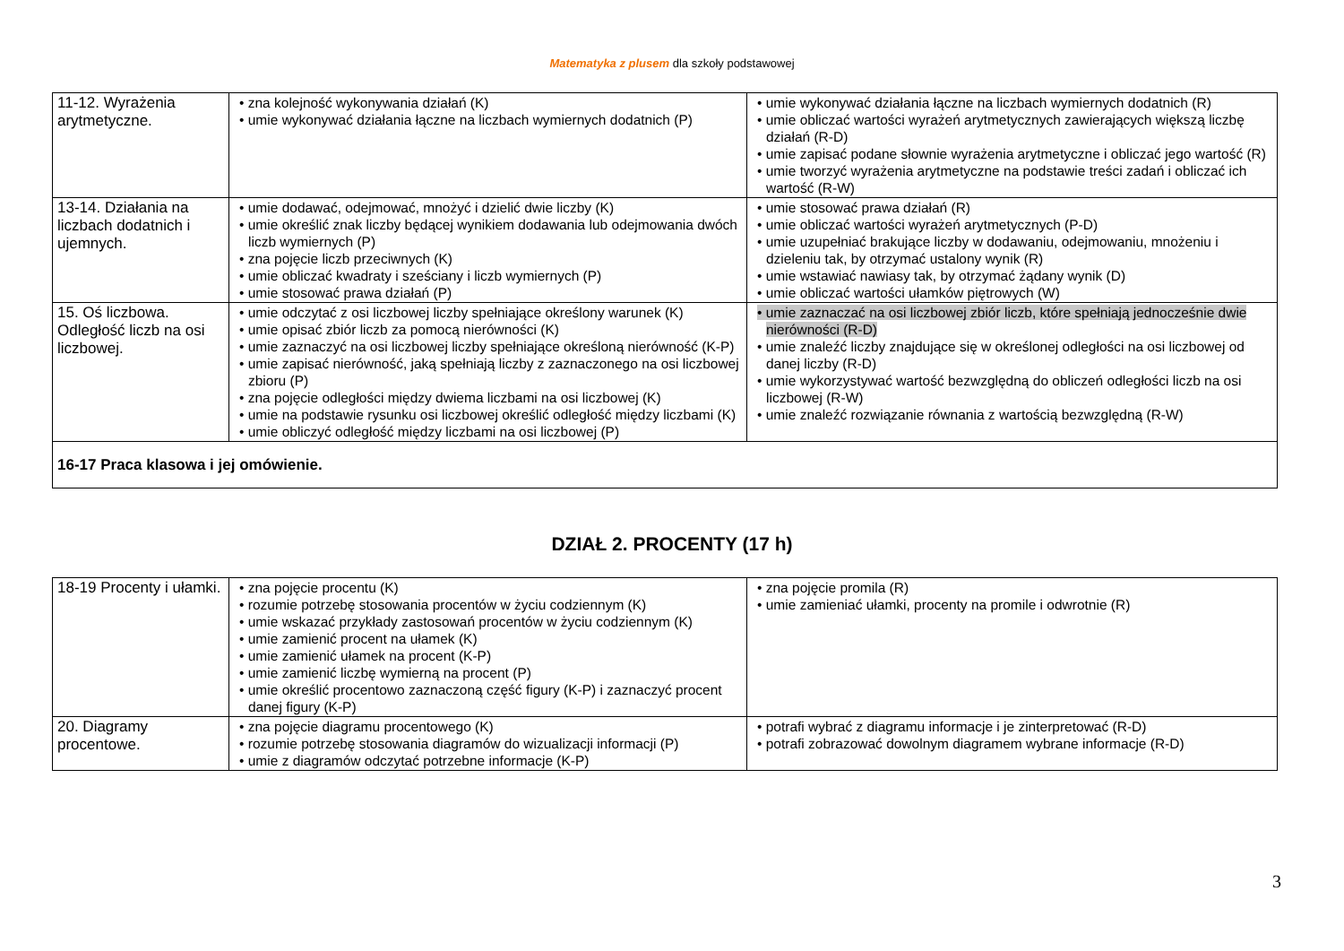Matematyka z plusem dla szkoły podstawowej
| 11-12. Wyrażenia arytmetyczne. | • zna kolejność wykonywania działań (K) • umie wykonywać działania łączne na liczbach wymiernych dodatnich (P) | • umie wykonywać działania łączne na liczbach wymiernych dodatnich (R) • umie obliczać wartości wyrażeń arytmetycznych zawierających większą liczbę działań (R-D) • umie zapisać podane słownie wyrażenia arytmetyczne i obliczać jego wartość (R) • umie tworzyć wyrażenia arytmetyczne na podstawie treści zadań i obliczać ich wartość (R-W) |
| 13-14. Działania na liczbach dodatnich i ujemnych. | • umie dodawać, odejmować, mnożyć i dzielić dwie liczby (K) • umie określić znak liczby będącej wynikiem dodawania lub odejmowania dwóch liczb wymiernych (P) • zna pojęcie liczb przeciwnych (K) • umie obliczać kwadraty i sześciany i liczb wymiernych (P) • umie stosować prawa działań (P) | • umie stosować prawa działań (R) • umie obliczać wartości wyrażeń arytmetycznych (P-D) • umie uzupełniać brakujące liczby w dodawaniu, odejmowaniu, mnożeniu i dzieleniu tak, by otrzymać ustalony wynik (R) • umie wstawiać nawiasy tak, by otrzymać żądany wynik (D) • umie obliczać wartości ułamków piętrowych (W) |
| 15. Oś liczbowa. Odległość liczb na osi liczbowej. | • umie odczytać z osi liczbowej liczby spełniające określony warunek (K) • umie opisać zbiór liczb za pomocą nierówności (K) • umie zaznaczyć na osi liczbowej liczby spełniające określoną nierówność (K-P) • umie zapisać nierówność, jaką spełniają liczby z zaznaczonego na osi liczbowej zbioru (P) • zna pojęcie odległości między dwiema liczbami na osi liczbowej (K) • umie na podstawie rysunku osi liczbowej określić odległość między liczbami (K) • umie obliczyć odległość między liczbami na osi liczbowej (P) | • umie zaznaczać na osi liczbowej zbiór liczb, które spełniają jednocześnie dwie nierówności (R-D) • umie znaleźć liczby znajdujące się w określonej odległości na osi liczbowej od danej liczby (R-D) • umie wykorzystywać wartość bezwzględną do obliczeń odległości liczb na osi liczbowej (R-W) • umie znaleźć rozwiązanie równania z wartością bezwzględną (R-W) |
| 16-17 Praca klasowa i jej omówienie. | | |
DZIAŁ 2. PROCENTY (17 h)
| 18-19 Procenty i ułamki. | • zna pojęcie procentu (K) • rozumie potrzebę stosowania procentów w życiu codziennym (K) • umie wskazać przykłady zastosowań procentów w życiu codziennym (K) • umie zamienić procent na ułamek (K) • umie zamienić ułamek na procent (K-P) • umie zamienić liczbę wymierną na procent (P) • umie określić procentowo zaznaczoną część figury (K-P) i zaznaczyć procent danej figury (K-P) | • zna pojęcie promila (R) • umie zamieniać ułamki, procenty na promile i odwrotnie (R) |
| 20. Diagramy procentowe. | • zna pojęcie diagramu procentowego (K) • rozumie potrzebę stosowania diagramów do wizualizacji informacji (P) • umie z diagramów odczytać potrzebne informacje (K-P) | • potrafi wybrać z diagramu informacje i je zinterpretować (R-D) • potrafi zobrazować dowolnym diagramem wybrane informacje (R-D) |
3